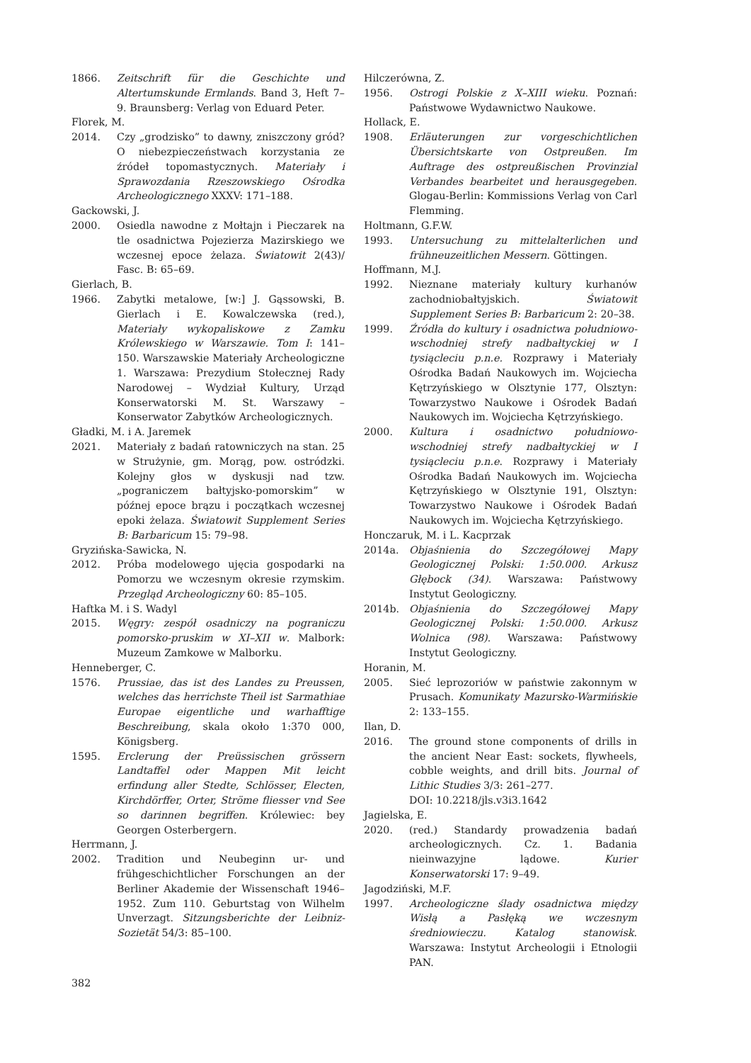1866. Zeitschrift für die Geschichte und Altertumskunde Ermlands. Band 3, Heft 7–9. Braunsberg: Verlag von Eduard Peter.
Florek, M.
2014. Czy „grodzisko” to dawny, zniszczony gród? O niebezpieczeństwach korzystania ze źródeł topomastycznych. Materiały i Sprawozdania Rzeszowskiego Ośrodka Archeologicznego XXXV: 171–188.
Gackowski, J.
2000. Osiedla nawodne z Mołtajn i Pieczarek na tle osadnictwa Pojezierza Mazirskiego we wczesnej epoce żelaza. Światowit 2(43)/ Fasc. B: 65–69.
Gierlach, B.
1966. Zabytki metalowe, [w:] J. Gąssowski, B. Gierlach i E. Kowalczewska (red.), Materiały wykopaliskowe z Zamku Królewskiego w Warszawie. Tom I: 141–150. Warszawskie Materiały Archeologiczne 1. Warszawa: Prezydium Stołecznej Rady Narodowej – Wydział Kultury, Urząd Konserwatorski M. St. Warszawy – Konserwator Zabytków Archeologicznych.
Gładki, M. i A. Jaremek
2021. Materiały z badań ratowniczych na stan. 25 w Strużynie, gm. Morąg, pow. ostródzki. Kolejny głos w dyskusji nad tzw. „pograniczem bałtyjsko-pomorskim” w późnej epoce brązu i początkach wczesnej epoki żelaza. Światowit Supplement Series B: Barbaricum 15: 79–98.
Gryzińska-Sawicka, N.
2012. Próba modelowego ujęcia gospodarki na Pomorzu we wczesnym okresie rzymskim. Przegląd Archeologiczny 60: 85–105.
Haftka M. i S. Wadyl
2015. Węgry: zespół osadniczy na pograniczu pomorsko-pruskim w XI–XII w. Malbork: Muzeum Zamkowe w Malborku.
Henneberger, C.
1576. Prussiae, das ist des Landes zu Preussen, welches das herrichste Theil ist Sarmathiae Europae eigentliche und warhafftige Beschreibung, skala około 1:370 000, Königsberg.
1595. Erclerung der Preüssischen grössern Landtaffel oder Mappen Mit leicht erfindung aller Stedte, Schlösser, Electen, Kirchdörffer, Orter, Ströme fliesser vnd See so darinnen begriffen. Królewiec: bey Georgen Osterbergern.
Herrmann, J.
2002. Tradition und Neubeginn ur- und frühgeschichtlicher Forschungen an der Berliner Akademie der Wissenschaft 1946–1952. Zum 110. Geburtstag von Wilhelm Unverzagt. Sitzungsberichte der Leibniz-Sozietät 54/3: 85–100.
Hilczerówna, Z.
1956. Ostrogi Polskie z X–XIII wieku. Poznań: Państwowe Wydawnictwo Naukowe.
Hollack, E.
1908. Erläuterungen zur vorgeschichtlichen Übersichtskarte von Ostpreußen. Im Auftrage des ostpreußischen Provinzial Verbandes bearbeitet und herausgegeben. Glogau-Berlin: Kommissions Verlag von Carl Flemming.
Holtmann, G.F.W.
1993. Untersuchung zu mittelalterlichen und frühneuzeitlichen Messern. Göttingen.
Hoffmann, M.J.
1992. Nieznane materiały kultury kurhanów zachodniobałtyjskich. Światowit Supplement Series B: Barbaricum 2: 20–38.
1999. Źródła do kultury i osadnictwa południowo-wschodniej strefy nadbałtyckiej w I tysiącleciu p.n.e. Rozprawy i Materiały Ośrodka Badań Naukowych im. Wojciecha Kętrzyńskiego w Olsztynie 177, Olsztyn: Towarzystwo Naukowe i Ośrodek Badań Naukowych im. Wojciecha Kętrzyńskiego.
2000. Kultura i osadnictwo południowo-wschodniej strefy nadbałtyckiej w I tysiącleciu p.n.e. Rozprawy i Materiały Ośrodka Badań Naukowych im. Wojciecha Kętrzyńskiego w Olsztynie 191, Olsztyn: Towarzystwo Naukowe i Ośrodek Badań Naukowych im. Wojciecha Kętrzyńskiego.
Honczaruk, M. i L. Kacprzak
2014a. Objaśnienia do Szczegółowej Mapy Geologicznej Polski: 1:50.000. Arkusz Głębock (34). Warszawa: Państwowy Instytut Geologiczny.
2014b. Objaśnienia do Szczegółowej Mapy Geologicznej Polski: 1:50.000. Arkusz Wolnica (98). Warszawa: Państwowy Instytut Geologiczny.
Horanin, M.
2005. Sieć leprozoriów w państwie zakonnym w Prusach. Komunikaty Mazursko-Warmińskie 2: 133–155.
Ilan, D.
2016. The ground stone components of drills in the ancient Near East: sockets, flywheels, cobble weights, and drill bits. Journal of Lithic Studies 3/3: 261–277.
DOI: 10.2218/jls.v3i3.1642
Jagielska, E.
2020. (red.) Standardy prowadzenia badań archeologicznych. Cz. 1. Badania nieinwazyjne lądowe. Kurier Konserwatorski 17: 9–49.
Jagodziński, M.F.
1997. Archeologiczne ślady osadnictwa między Wisłą a Pasłęką we wczesnym średniowieczu. Katalog stanowisk. Warszawa: Instytut Archeologii i Etnologii PAN.
382